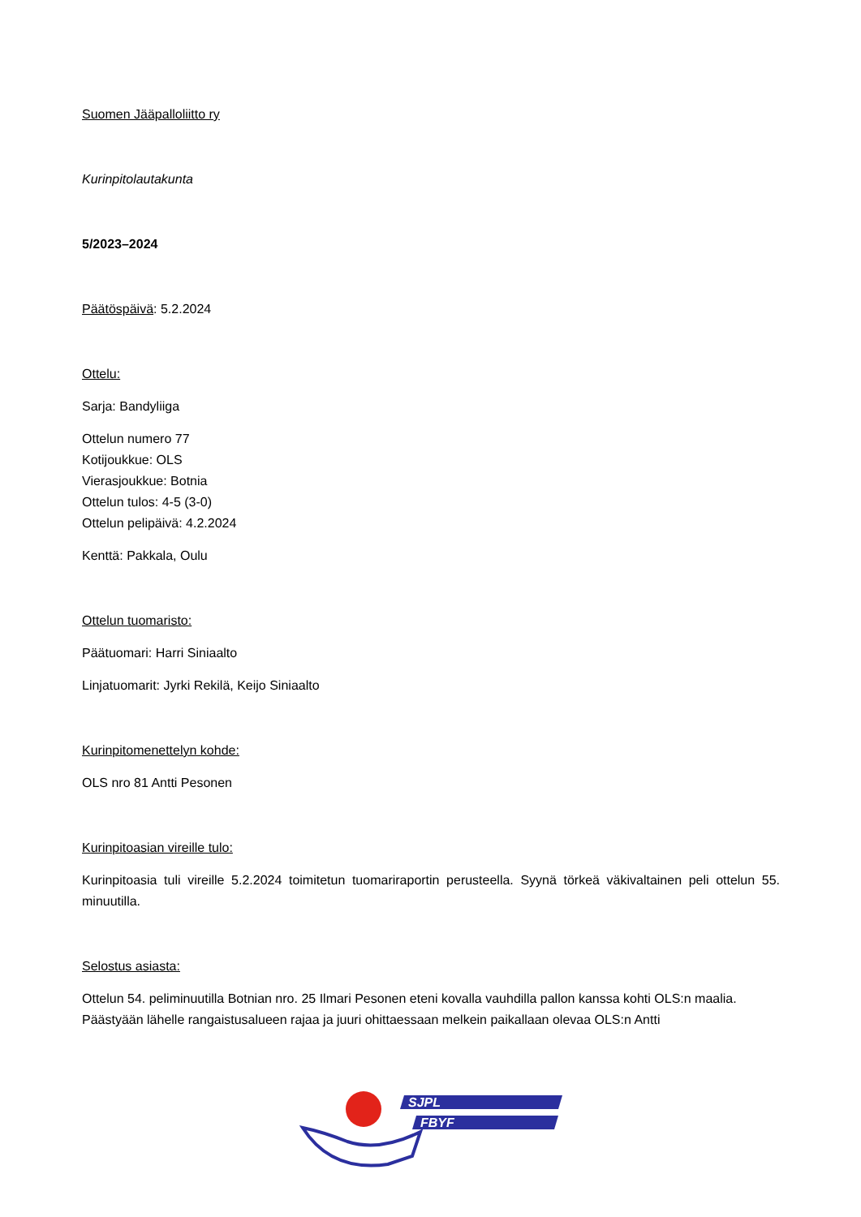Suomen Jääpalloliitto ry
Kurinpitolautakunta
5/2023–2024
Päätöspäivä: 5.2.2024
Ottelu:
Sarja: Bandyliiga
Ottelun numero 77
Kotijoukkue: OLS
Vierasjoukkue: Botnia
Ottelun tulos: 4-5 (3-0)
Ottelun pelipäivä: 4.2.2024
Kenttä: Pakkala, Oulu
Ottelun tuomaristo:
Päätuomari: Harri Siniaalto
Linjatuomarit: Jyrki Rekilä, Keijo Siniaalto
Kurinpitomenettelyn kohde:
OLS nro 81 Antti Pesonen
Kurinpitoasian vireille tulo:
Kurinpitoasia tuli vireille 5.2.2024 toimitetun tuomariraportin perusteella. Syynä törkeä väkivaltainen peli ottelun 55. minuutilla.
Selostus asiasta:
Ottelun 54. peliminuutilla Botnian nro. 25 Ilmari Pesonen eteni kovalla vauhdilla pallon kanssa kohti OLS:n maalia. Päästyään lähelle rangaistusalueen rajaa ja juuri ohittaessaan melkein paikallaan olevaa OLS:n Antti
SJPL
FBYF